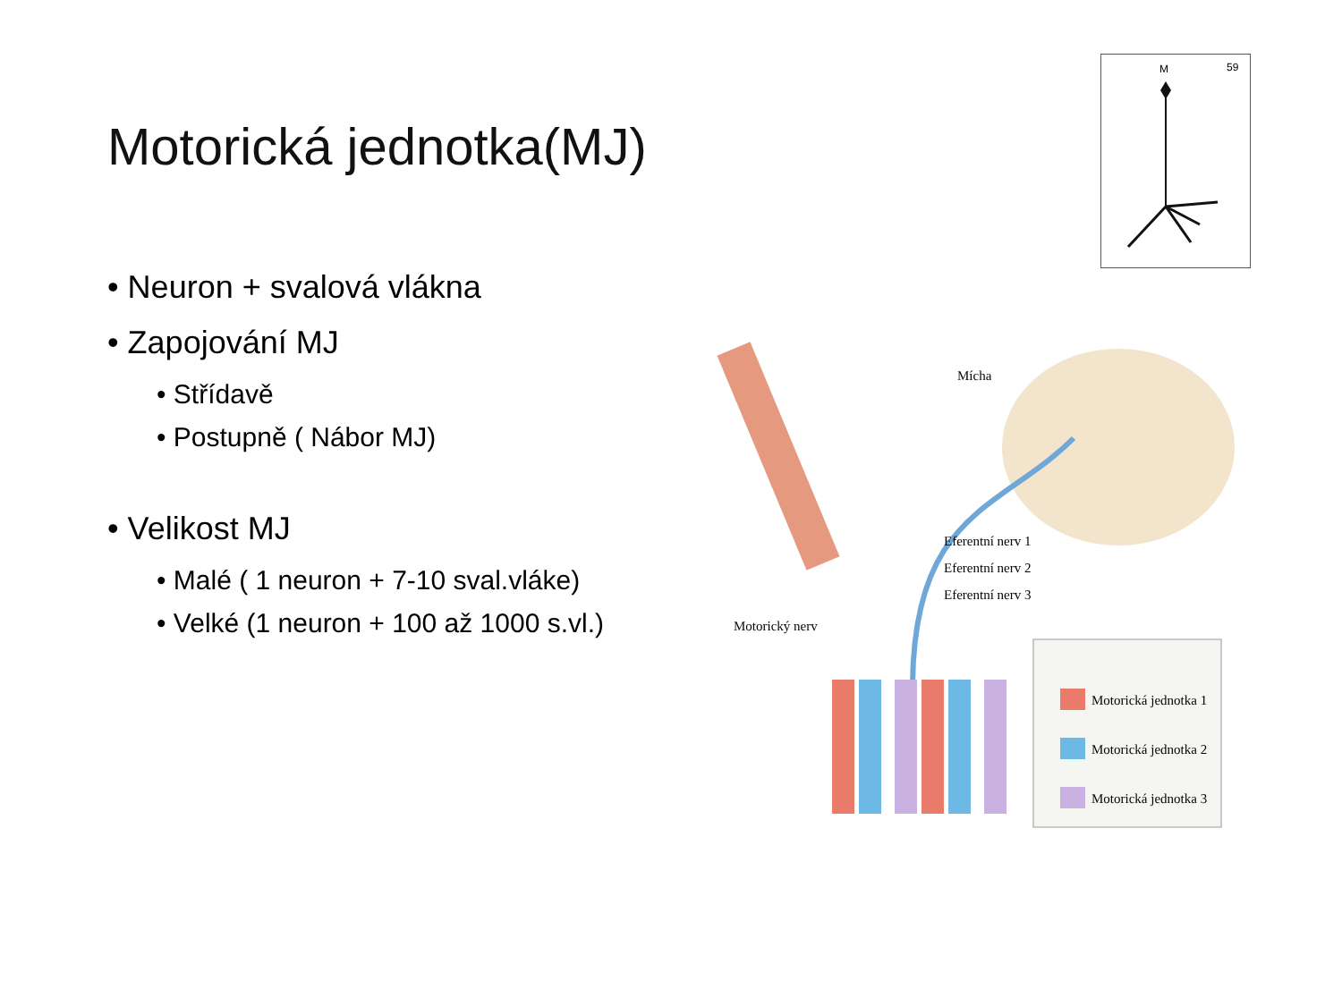Motorická jednotka(MJ)
• Neuron + svalová vlákna
• Zapojování MJ
• Střídavě
• Postupně ( Nábor MJ)
• Velikost MJ
• Malé ( 1 neuron + 7-10 sval.vláke)
• Velké (1 neuron + 100 až 1000 s.vl.)
M
59
Mícha
Eferentní nerv 1
Eferentní nerv 2
Eferentní nerv 3
Motorický nerv
Motorická jednotka 1
Motorická jednotka 2
Motorická jednotka 3